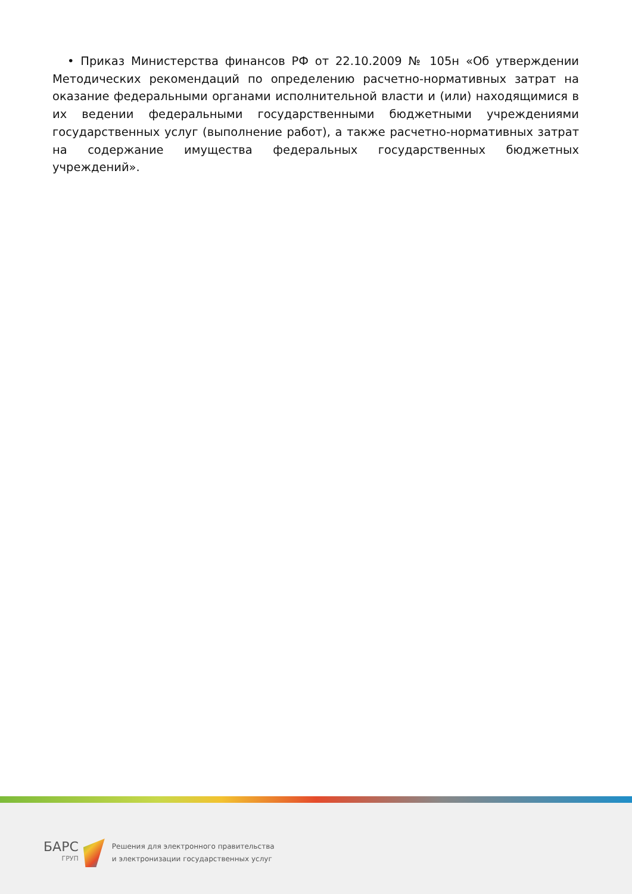• Приказ Министерства финансов РФ от 22.10.2009 № 105н «Об утверждении Методических рекомендаций по определению расчетно-нормативных затрат на оказание федеральными органами исполнительной власти и (или) находящимися в их ведении федеральными государственными бюджетными учреждениями государственных услуг (выполнение работ), а также расчетно-нормативных затрат на содержание имущества федеральных государственных бюджетных учреждений».
БАРС
ГРУП
Решения для электронного правительства
и электронизации государственных услуг